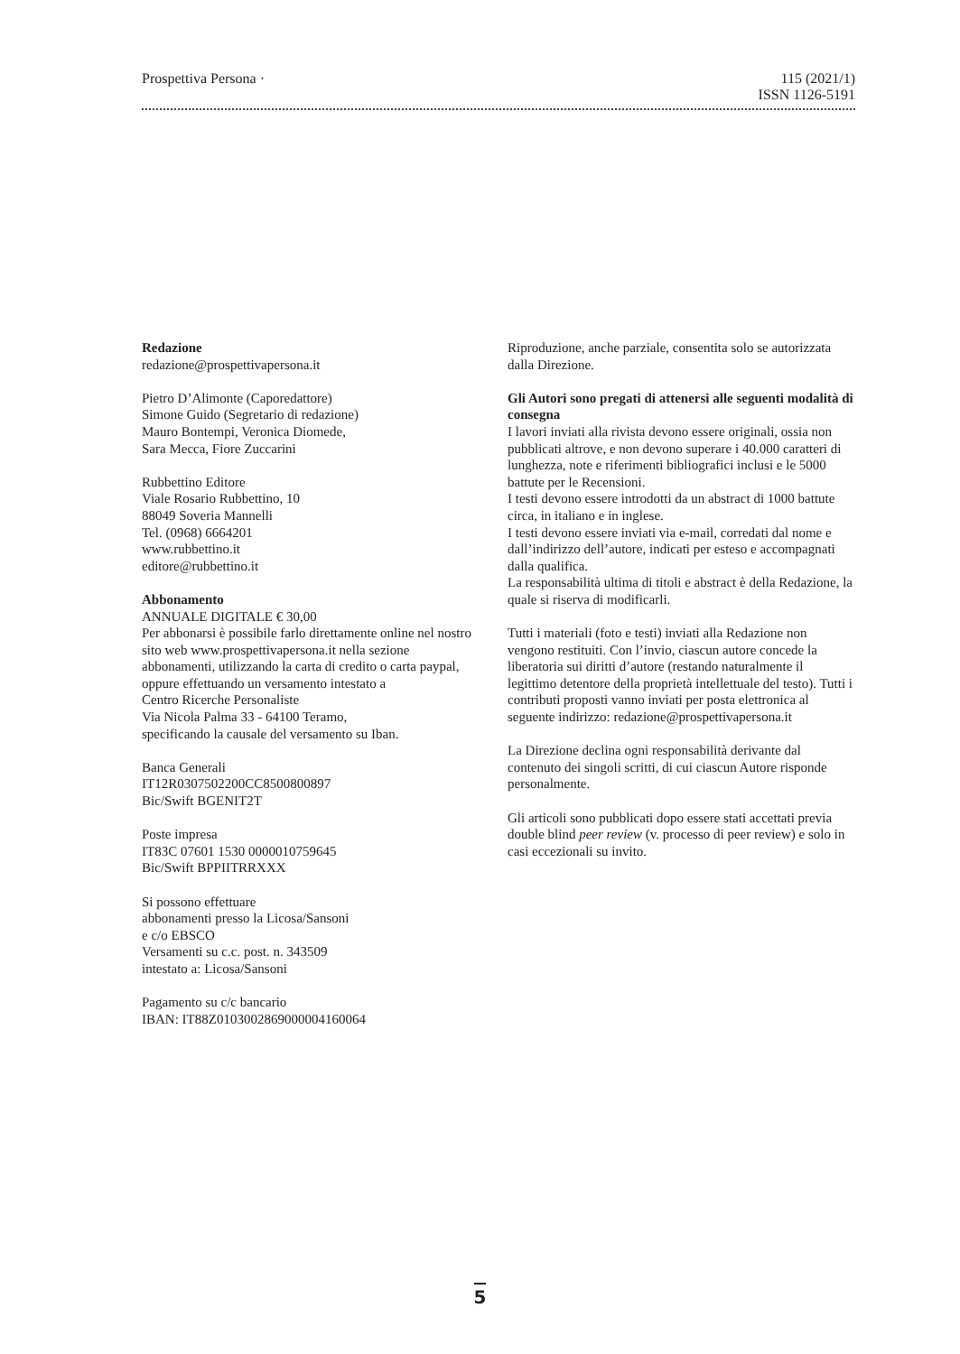Prospettiva Persona · 115 (2021/1)
ISSN 1126-5191
Redazione
redazione@prospettivapersona.it
Pietro D’Alimonte (Caporedattore)
Simone Guido (Segretario di redazione)
Mauro Bontempi, Veronica Diomede,
Sara Mecca, Fiore Zuccarini
Rubbettino Editore
Viale Rosario Rubbettino, 10
88049 Soveria Mannelli
Tel. (0968) 6664201
www.rubbettino.it
editore@rubbettino.it
Abbonamento
ANNUALE DIGITALE € 30,00
Per abbonarsi è possibile farlo direttamente online nel nostro sito web www.prospettivapersona.it nella sezione abbonamenti, utilizzando la carta di credito o carta paypal, oppure effettuando un versamento intestato a
Centro Ricerche Personaliste
Via Nicola Palma 33 - 64100 Teramo,
specificando la causale del versamento su Iban.
Banca Generali
IT12R0307502200CC8500800897
Bic/Swift BGENIT2T
Poste impresa
IT83C 07601 1530 0000010759645
Bic/Swift BPPIITRRXXX
Si possono effettuare
abbonamenti presso la Licosa/Sansoni
e c/o EBSCO
Versamenti su c.c. post. n. 343509
intestato a: Licosa/Sansoni
Pagamento su c/c bancario
IBAN: IT88Z0103002869000004160064
Riproduzione, anche parziale, consentita solo se autorizzata dalla Direzione.
Gli Autori sono pregati di attenersi alle seguenti modalità di consegna
I lavori inviati alla rivista devono essere originali, ossia non pubblicati altrove, e non devono superare i 40.000 caratteri di lunghezza, note e riferimenti bibliografici inclusi e le 5000 battute per le Recensioni.
I testi devono essere introdotti da un abstract di 1000 battute circa, in italiano e in inglese.
I testi devono essere inviati via e-mail, corredati dal nome e dall’indirizzo dell’autore, indicati per esteso e accompagnati dalla qualifica.
La responsabilità ultima di titoli e abstract è della Redazione, la quale si riserva di modificarli.
Tutti i materiali (foto e testi) inviati alla Redazione non vengono restituiti. Con l’invio, ciascun autore concede la liberatoria sui diritti d’autore (restando naturalmente il legittimo detentore della proprietà intellettuale del testo). Tutti i contributi proposti vanno inviati per posta elettronica al seguente indirizzo: redazione@prospettivapersona.it
La Direzione declina ogni responsabilità derivante dal contenuto dei singoli scritti, di cui ciascun Autore risponde personalmente.
Gli articoli sono pubblicati dopo essere stati accettati previa double blind peer review (v. processo di peer review) e solo in casi eccezionali su invito.
5